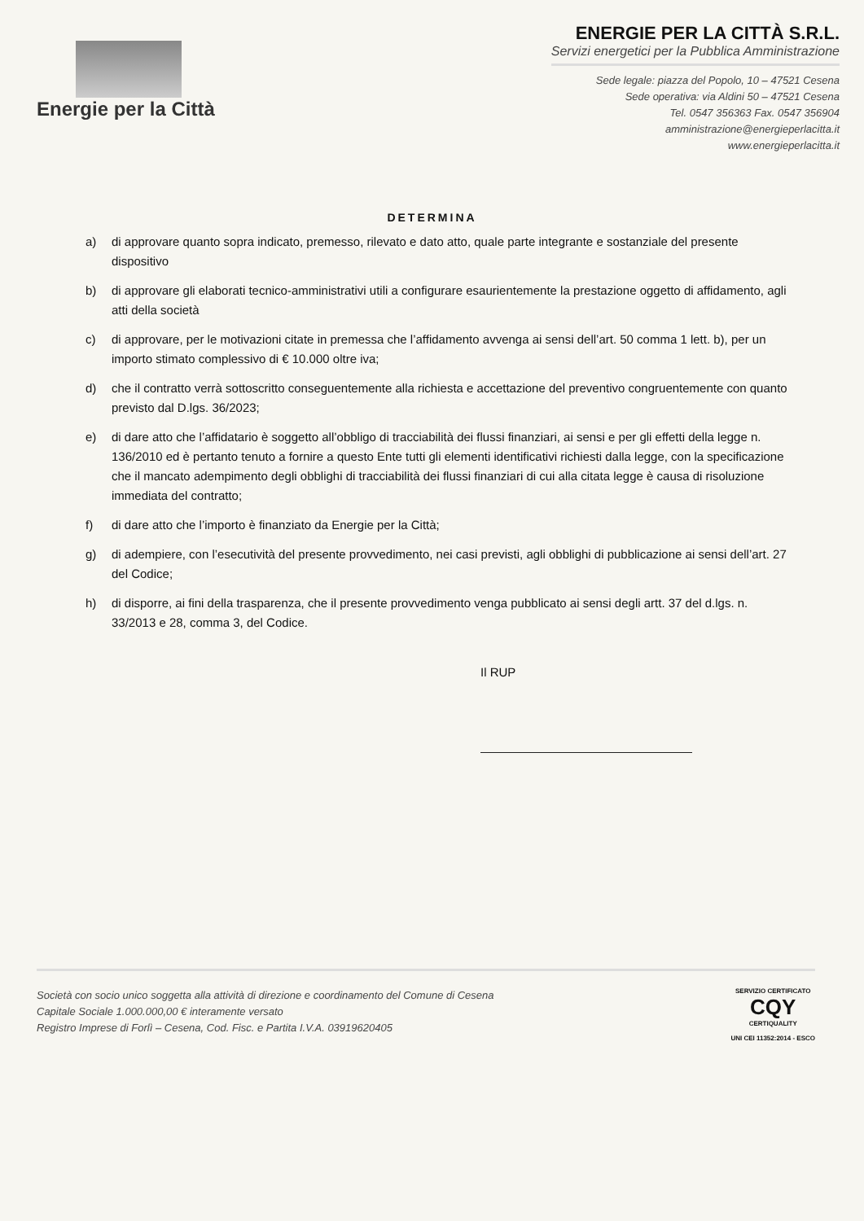Energie per la Città
ENERGIE PER LA CITTÀ S.R.L.
Servizi energetici per la Pubblica Amministrazione
Sede legale: piazza del Popolo, 10 – 47521 Cesena
Sede operativa: via Aldini 50 – 47521 Cesena
Tel. 0547 356363 Fax. 0547 356904
amministrazione@energieperlacitta.it
www.energieperlacitta.it
DETERMINA
a) di approvare quanto sopra indicato, premesso, rilevato e dato atto, quale parte integrante e sostanziale del presente dispositivo
b) di approvare gli elaborati tecnico-amministrativi utili a configurare esaurientemente la prestazione oggetto di affidamento, agli atti della società
c) di approvare, per le motivazioni citate in premessa che l’affidamento avvenga ai sensi dell’art. 50 comma 1 lett. b), per un importo stimato complessivo di € 10.000 oltre iva;
d) che il contratto verrà sottoscritto conseguentemente alla richiesta e accettazione del preventivo congruentemente con quanto previsto dal D.lgs. 36/2023;
e) di dare atto che l’affidatario è soggetto all’obbligo di tracciabilità dei flussi finanziari, ai sensi e per gli effetti della legge n. 136/2010 ed è pertanto tenuto a fornire a questo Ente tutti gli elementi identificativi richiesti dalla legge, con la specificazione che il mancato adempimento degli obblighi di tracciabilità dei flussi finanziari di cui alla citata legge è causa di risoluzione immediata del contratto;
f) di dare atto che l’importo è finanziato da Energie per la Città;
g) di adempiere, con l’esecutività del presente provvedimento, nei casi previsti, agli obblighi di pubblicazione ai sensi dell’art. 27 del Codice;
h) di disporre, ai fini della trasparenza, che il presente provvedimento venga pubblicato ai sensi degli artt. 37 del d.lgs. n. 33/2013 e 28, comma 3, del Codice.
Il RUP
Società con socio unico soggetta alla attività di direzione e coordinamento del Comune di Cesena
Capitale Sociale 1.000.000,00 € interamente versato
Registro Imprese di Forlì – Cesena, Cod. Fisc. e Partita I.V.A. 03919620405
SERVIZIO CERTIFICATO
CQY
CERTIQUALITY
UNI CEI 11352:2014 - ESCO